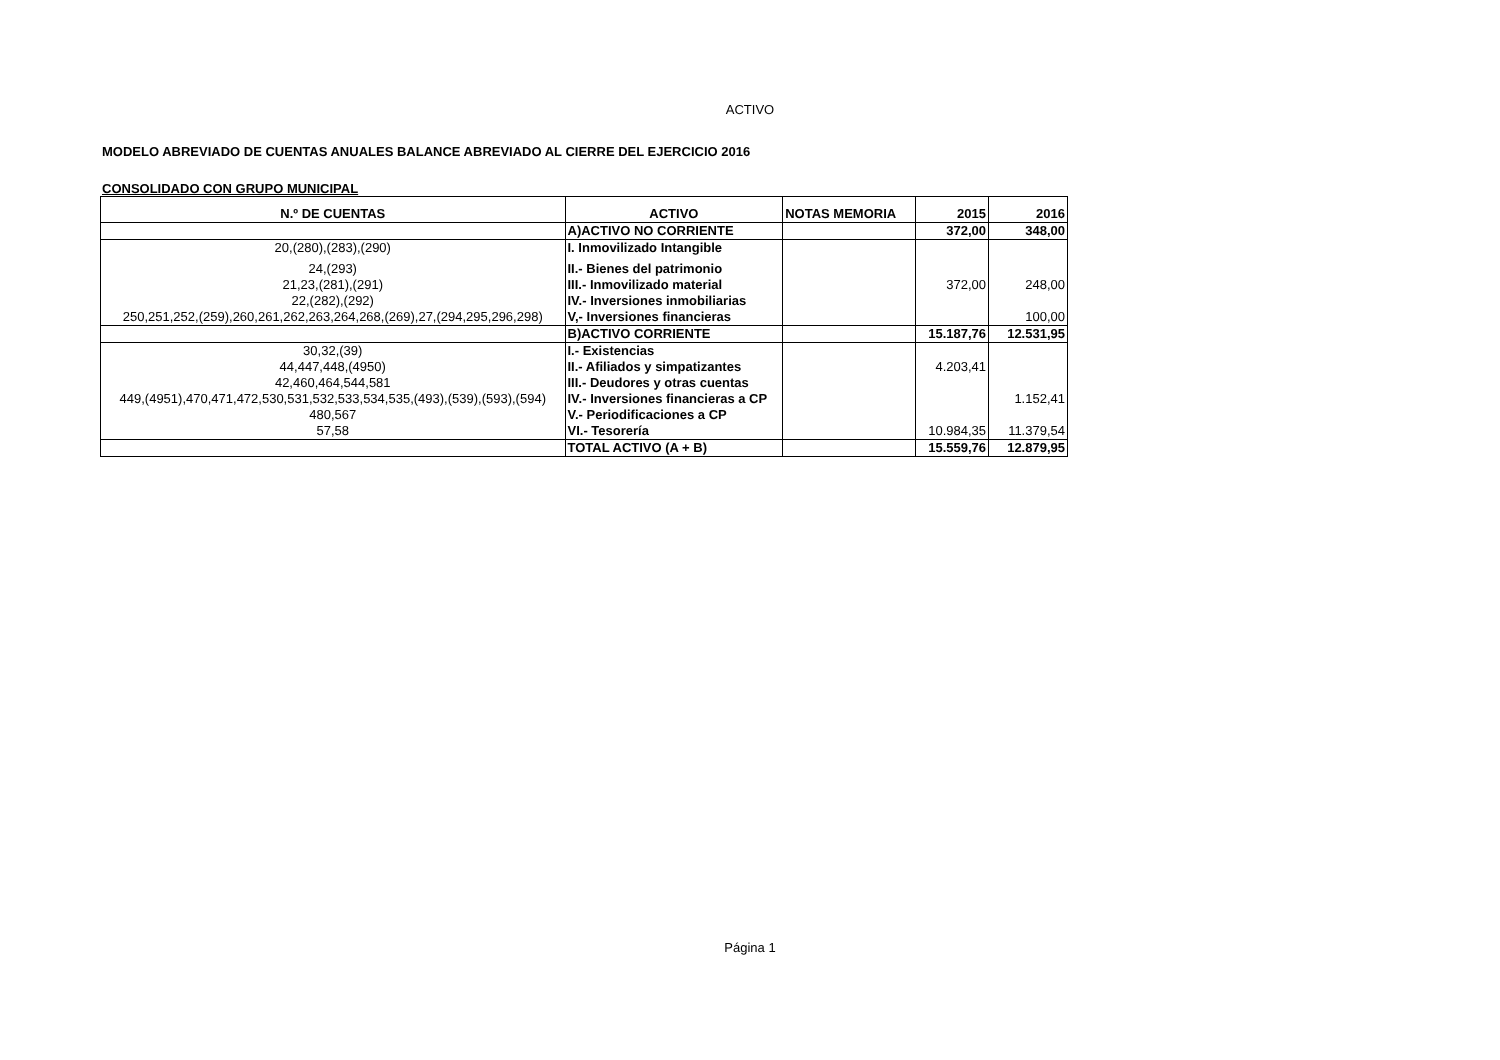ACTIVO
MODELO ABREVIADO DE CUENTAS ANUALES BALANCE ABREVIADO AL CIERRE DEL EJERCICIO 2016
CONSOLIDADO CON GRUPO MUNICIPAL
| N.º DE CUENTAS | ACTIVO | NOTAS MEMORIA | 2015 | 2016 |
| --- | --- | --- | --- | --- |
| | A)ACTIVO NO CORRIENTE | | 372,00 | 348,00 |
| 20,(280),(283),(290) | I. Inmovilizado Intangible | | | |
| 24,(293) | II.- Bienes del patrimonio | | | |
| 21,23,(281),(291) | III.- Inmovilizado material | | 372,00 | 248,00 |
| 22,(282),(292) | IV.- Inversiones inmobiliarias | | | |
| 250,251,252,(259),260,261,262,263,264,268,(269),27,(294,295,296,298) | V,- Inversiones financieras | | | 100,00 |
| | B)ACTIVO CORRIENTE | | 15.187,76 | 12.531,95 |
| 30,32,(39) | I.- Existencias | | | |
| 44,447,448,(4950) | II.- Afiliados y simpatizantes | | 4.203,41 | |
| 42,460,464,544,581 | III.- Deudores y otras cuentas | | | |
| 449,(4951),470,471,472,530,531,532,533,534,535,(493),(539),(593),(594) | IV.- Inversiones financieras a CP | | | 1.152,41 |
| 480,567 | V.- Periodificaciones a CP | | | |
| 57,58 | VI.- Tesorería | | 10.984,35 | 11.379,54 |
| | TOTAL ACTIVO (A + B) | | 15.559,76 | 12.879,95 |
Página 1